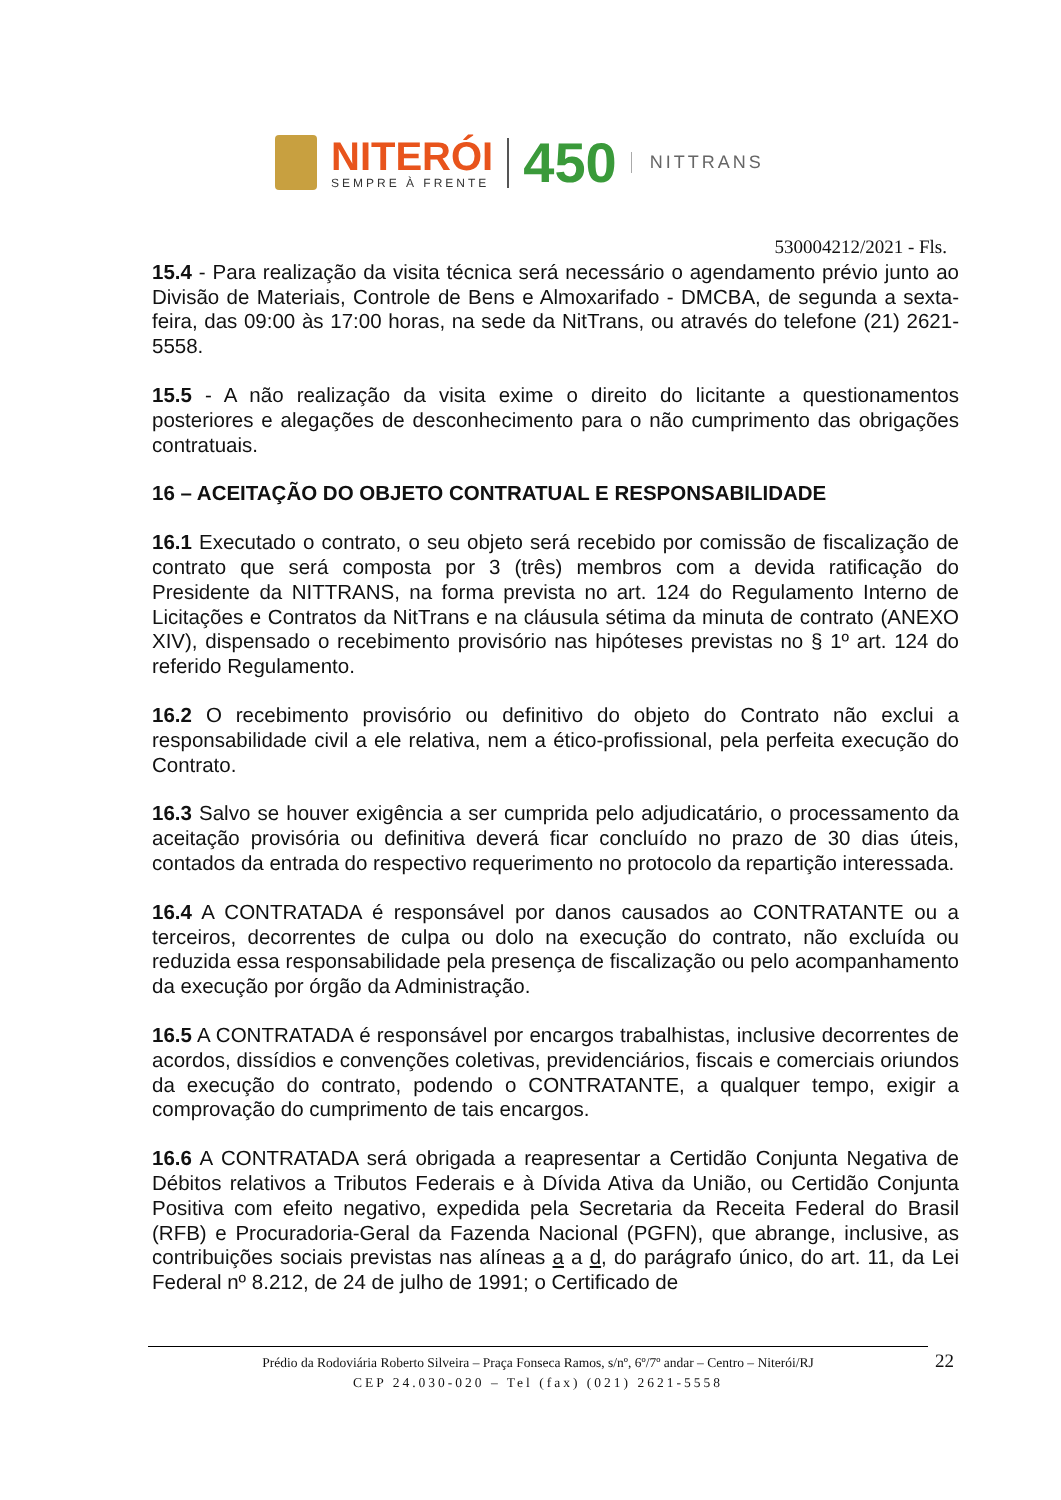NITERÓI
SEMPRE À FRENTE
450
NITTRANS
530004212/2021 - Fls.
15.4 - Para realização da visita técnica será necessário o agendamento prévio junto ao Divisão de Materiais, Controle de Bens e Almoxarifado - DMCBA, de segunda a sexta-feira, das 09:00 às 17:00 horas, na sede da NitTrans, ou através do telefone (21) 2621-5558.
15.5 - A não realização da visita exime o direito do licitante a questionamentos posteriores e alegações de desconhecimento para o não cumprimento das obrigações contratuais.
16 – ACEITAÇÃO DO OBJETO CONTRATUAL E RESPONSABILIDADE
16.1 Executado o contrato, o seu objeto será recebido por comissão de fiscalização de contrato que será composta por 3 (três) membros com a devida ratificação do Presidente da NITTRANS, na forma prevista no art. 124 do Regulamento Interno de Licitações e Contratos da NitTrans e na cláusula sétima da minuta de contrato (ANEXO XIV), dispensado o recebimento provisório nas hipóteses previstas no § 1º art. 124 do referido Regulamento.
16.2 O recebimento provisório ou definitivo do objeto do Contrato não exclui a responsabilidade civil a ele relativa, nem a ético-profissional, pela perfeita execução do Contrato.
16.3 Salvo se houver exigência a ser cumprida pelo adjudicatário, o processamento da aceitação provisória ou definitiva deverá ficar concluído no prazo de 30 dias úteis, contados da entrada do respectivo requerimento no protocolo da repartição interessada.
16.4 A CONTRATADA é responsável por danos causados ao CONTRATANTE ou a terceiros, decorrentes de culpa ou dolo na execução do contrato, não excluída ou reduzida essa responsabilidade pela presença de fiscalização ou pelo acompanhamento da execução por órgão da Administração.
16.5 A CONTRATADA é responsável por encargos trabalhistas, inclusive decorrentes de acordos, dissídios e convenções coletivas, previdenciários, fiscais e comerciais oriundos da execução do contrato, podendo o CONTRATANTE, a qualquer tempo, exigir a comprovação do cumprimento de tais encargos.
16.6 A CONTRATADA será obrigada a reapresentar a Certidão Conjunta Negativa de Débitos relativos a Tributos Federais e à Dívida Ativa da União, ou Certidão Conjunta Positiva com efeito negativo, expedida pela Secretaria da Receita Federal do Brasil (RFB) e Procuradoria-Geral da Fazenda Nacional (PGFN), que abrange, inclusive, as contribuições sociais previstas nas alíneas a a d, do parágrafo único, do art. 11, da Lei Federal nº 8.212, de 24 de julho de 1991; o Certificado de
Prédio da Rodoviária Roberto Silveira – Praça Fonseca Ramos, s/nº, 6º/7º andar – Centro – Niterói/RJ
CEP 24.030-020 – Tel (fax) (021) 2621-5558
22